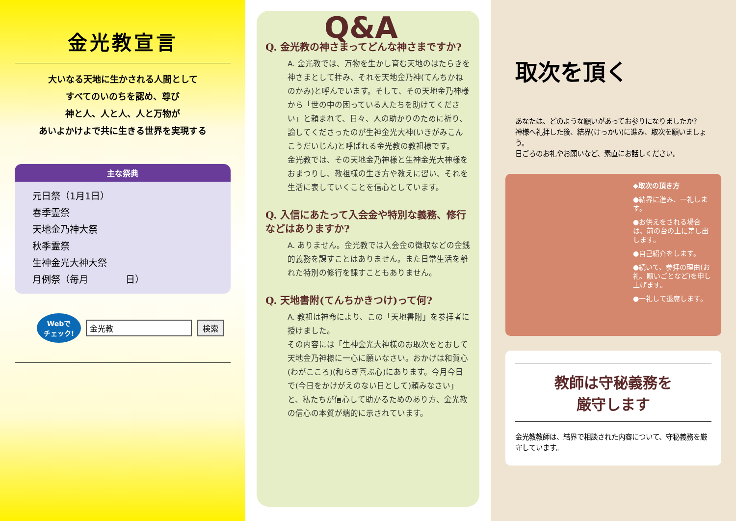金光教宣言
大いなる天地に生かされる人間として
すべてのいのちを認め、尊び
神と人、人と人、人と万物が
あいよかけよで共に生きる世界を実現する
主な祭典
元日祭（1月1日）
春季霊祭
天地金乃神大祭
秋季霊祭
生神金光大神大祭
月例祭（毎月　　　　日）
Webで
チェック!
金光教 検索
Q&A
Q. 金光教の神さまってどんな神さまですか?
A. 金光教では、万物を生かし育む天地のはたらきを神さまとして拝み、それを天地金乃神(てんちかねのかみ)と呼んでいます。そして、その天地金乃神様から「世の中の困っている人たちを助けてください」と頼まれて、日々、人の助かりのために祈り、諭してくださったのが生神金光大神(いきがみこんこうだいじん)と呼ばれる金光教の教祖様です。
金光教では、その天地金乃神様と生神金光大神様をおまつりし、教祖様の生き方や教えに習い、それを生活に表していくことを信心としています。
Q. 入信にあたって入会金や特別な義務、修行などはありますか?
A. ありません。金光教では入会金の徴収などの金銭的義務を課すことはありません。また日常生活を離れた特別の修行を課すこともありません。
Q. 天地書附(てんちかきつけ)って何?
A. 教祖は神命により、この「天地書附」を参拝者に授けました。
その内容には「生神金光大神様のお取次をとおして天地金乃神様に一心に願いなさい。おかげは和賀心(わがこころ)(和らぎ喜ぶ心)にあります。今月今日で(今日をかけがえのない日として)頼みなさい」と、私たちが信心して助かるためのあり方、金光教の信心の本質が端的に示されています。
取次を頂く
あなたは、どのような願いがあってお参りになりましたか?
神様へ礼拝した後、結界(けっかい)に進み、取次を願いましょう。
日ごろのお礼やお願いなど、素直にお話しください。
◆取次の頂き方
●結界に進み、一礼します。
●お供えをされる場合は、前の台の上に差し出します。
●自己紹介をします。
●続いて、参拝の理由(お礼、願いごとなど)を申し上げます。
●一礼して退席します。
教師は守秘義務を
厳守します
金光教教師は、結界で相談された内容について、守秘義務を厳守しています。